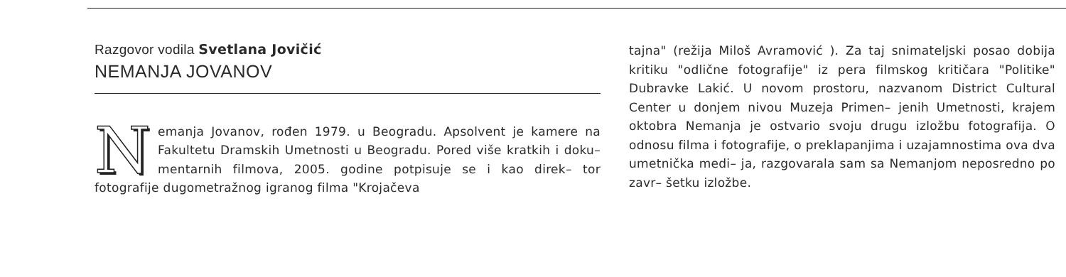Razgovor vodila Svetlana Jovičić
NEMANJA JOVANOV
Nemanja Jovanov, rođen 1979. u Beogradu. Apsolvent je kamere na Fakultetu Dramskih Umetnosti u Beogradu. Pored više kratkih i doku– mentarnih filmova, 2005. godine potpisuje se i kao direk– tor fotografije dugometražnog igranog filma "Krojačeva
tajna" (režija Miloš Avramović ). Za taj snimateljski posao dobija kritiku "odlične fotografije" iz pera filmskog kritičara "Politike" Dubravke Lakić. U novom prostoru, nazvanom District Cultural Center u donjem nivou Muzeja Primen– jenih Umetnosti, krajem oktobra Nemanja je ostvario svoju drugu izložbu fotografija. O odnosu filma i fotografije, o preklapanjima i uzajamnostima ova dva umetnička medi– ja, razgovarala sam sa Nemanjom neposredno po zavr– šetku izložbe.